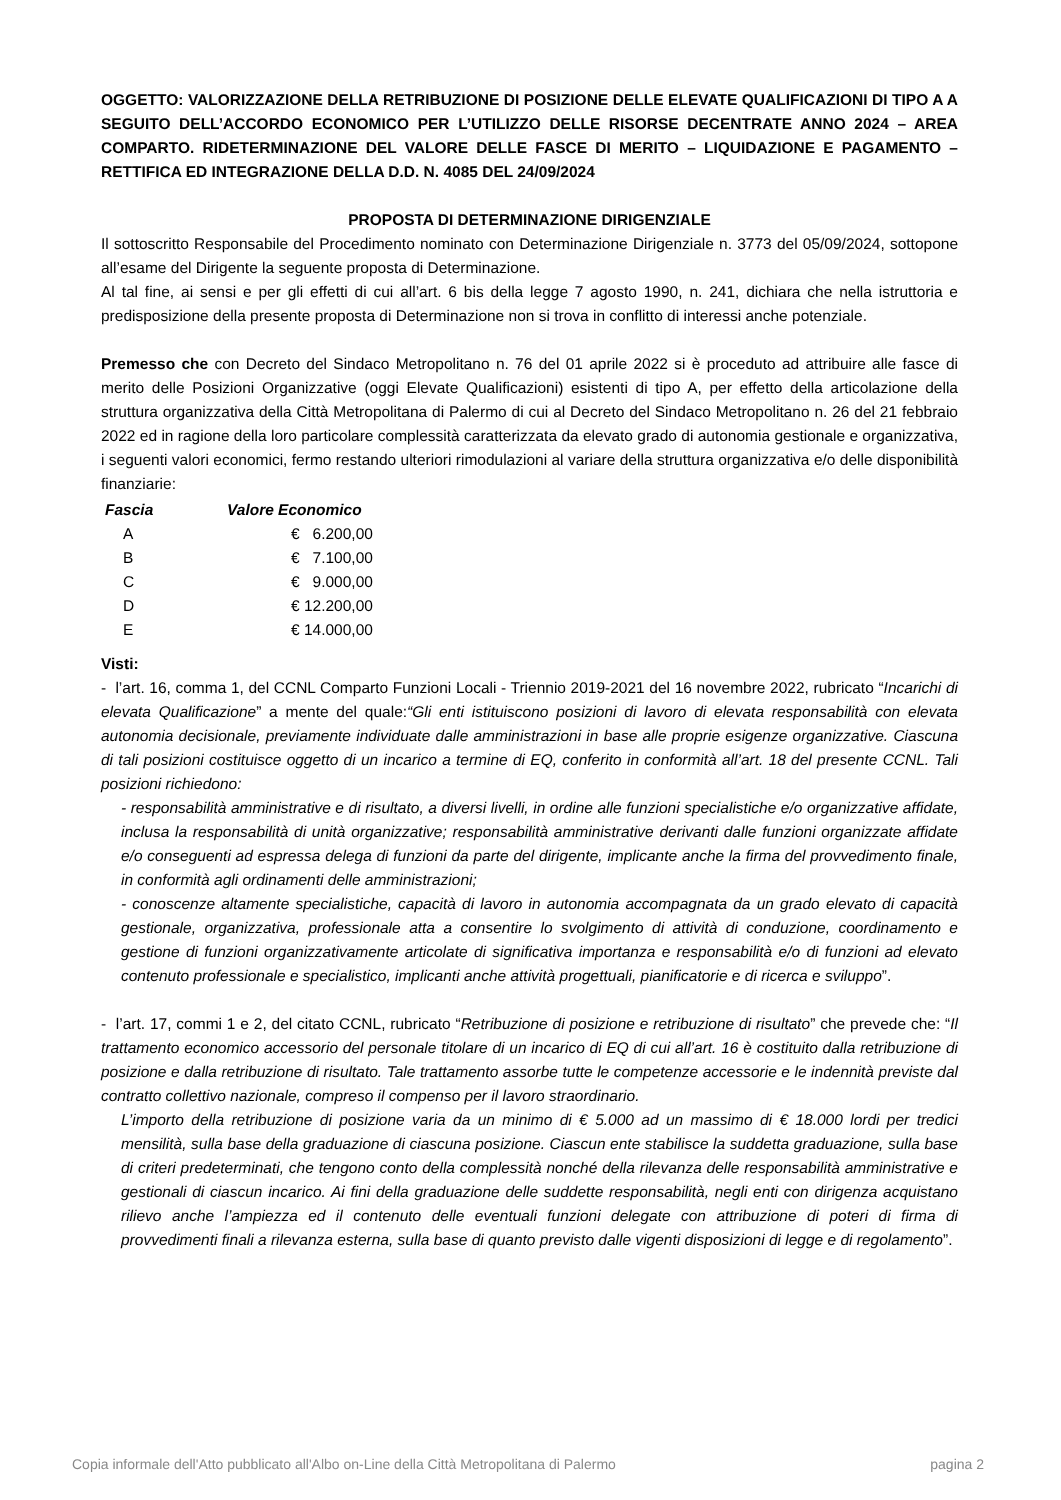OGGETTO: VALORIZZAZIONE DELLA RETRIBUZIONE DI POSIZIONE DELLE ELEVATE QUALIFICAZIONI DI TIPO A A SEGUITO DELL’ACCORDO ECONOMICO PER L’UTILIZZO DELLE RISORSE DECENTRATE ANNO 2024 – AREA COMPARTO. RIDETERMINAZIONE DEL VALORE DELLE FASCE DI MERITO – LIQUIDAZIONE E PAGAMENTO – RETTIFICA ED INTEGRAZIONE DELLA D.D. N. 4085 DEL 24/09/2024
PROPOSTA DI DETERMINAZIONE DIRIGENZIALE
Il sottoscritto Responsabile del Procedimento nominato con Determinazione Dirigenziale n. 3773 del 05/09/2024, sottopone all’esame del Dirigente la seguente proposta di Determinazione.
Al tal fine, ai sensi e per gli effetti di cui all’art. 6 bis della legge 7 agosto 1990, n. 241, dichiara che nella istruttoria e predisposizione della presente proposta di Determinazione non si trova in conflitto di interessi anche potenziale.
Premesso che con Decreto del Sindaco Metropolitano n. 76 del 01 aprile 2022 si è proceduto ad attribuire alle fasce di merito delle Posizioni Organizzative (oggi Elevate Qualificazioni) esistenti di tipo A, per effetto della articolazione della struttura organizzativa della Città Metropolitana di Palermo di cui al Decreto del Sindaco Metropolitano n. 26 del 21 febbraio 2022 ed in ragione della loro particolare complessità caratterizzata da elevato grado di autonomia gestionale e organizzativa, i seguenti valori economici, fermo restando ulteriori rimodulazioni al variare della struttura organizzativa e/o delle disponibilità finanziarie:
| Fascia | Valore Economico |
| --- | --- |
| A | € 6.200,00 |
| B | € 7.100,00 |
| C | € 9.000,00 |
| D | € 12.200,00 |
| E | € 14.000,00 |
Visti:
- l’art. 16, comma 1, del CCNL Comparto Funzioni Locali - Triennio 2019-2021 del 16 novembre 2022, rubricato “Incarichi di elevata Qualificazione” a mente del quale:“Gli enti istituiscono posizioni di lavoro di elevata responsabilità con elevata autonomia decisionale, previamente individuate dalle amministrazioni in base alle proprie esigenze organizzative. Ciascuna di tali posizioni costituisce oggetto di un incarico a termine di EQ, conferito in conformità all’art. 18 del presente CCNL. Tali posizioni richiedono:
- responsabilità amministrative e di risultato, a diversi livelli, in ordine alle funzioni specialistiche e/o organizzative affidate, inclusa la responsabilità di unità organizzative; responsabilità amministrative derivanti dalle funzioni organizzate affidate e/o conseguenti ad espressa delega di funzioni da parte del dirigente, implicante anche la firma del provvedimento finale, in conformità agli ordinamenti delle amministrazioni;
- conoscenze altamente specialistiche, capacità di lavoro in autonomia accompagnata da un grado elevato di capacità gestionale, organizzativa, professionale atta a consentire lo svolgimento di attività di conduzione, coordinamento e gestione di funzioni organizzativamente articolate di significativa importanza e responsabilità e/o di funzioni ad elevato contenuto professionale e specialistico, implicanti anche attività progettuali, pianificatorie e di ricerca e sviluppo”.
- l’art. 17, commi 1 e 2, del citato CCNL, rubricato “Retribuzione di posizione e retribuzione di risultato” che prevede che: “Il trattamento economico accessorio del personale titolare di un incarico di EQ di cui all’art. 16 è costituito dalla retribuzione di posizione e dalla retribuzione di risultato. Tale trattamento assorbe tutte le competenze accessorie e le indennità previste dal contratto collettivo nazionale, compreso il compenso per il lavoro straordinario.
L’importo della retribuzione di posizione varia da un minimo di € 5.000 ad un massimo di € 18.000 lordi per tredici mensilità, sulla base della graduazione di ciascuna posizione. Ciascun ente stabilisce la suddetta graduazione, sulla base di criteri predeterminati, che tengono conto della complessità nonché della rilevanza delle responsabilità amministrative e gestionali di ciascun incarico. Ai fini della graduazione delle suddette responsabilità, negli enti con dirigenza acquistano rilievo anche l’ampiezza ed il contenuto delle eventuali funzioni delegate con attribuzione di poteri di firma di provvedimenti finali a rilevanza esterna, sulla base di quanto previsto dalle vigenti disposizioni di legge e di regolamento”.
Copia informale dell'Atto pubblicato all'Albo on-Line della Città Metropolitana di Palermo pagina 2